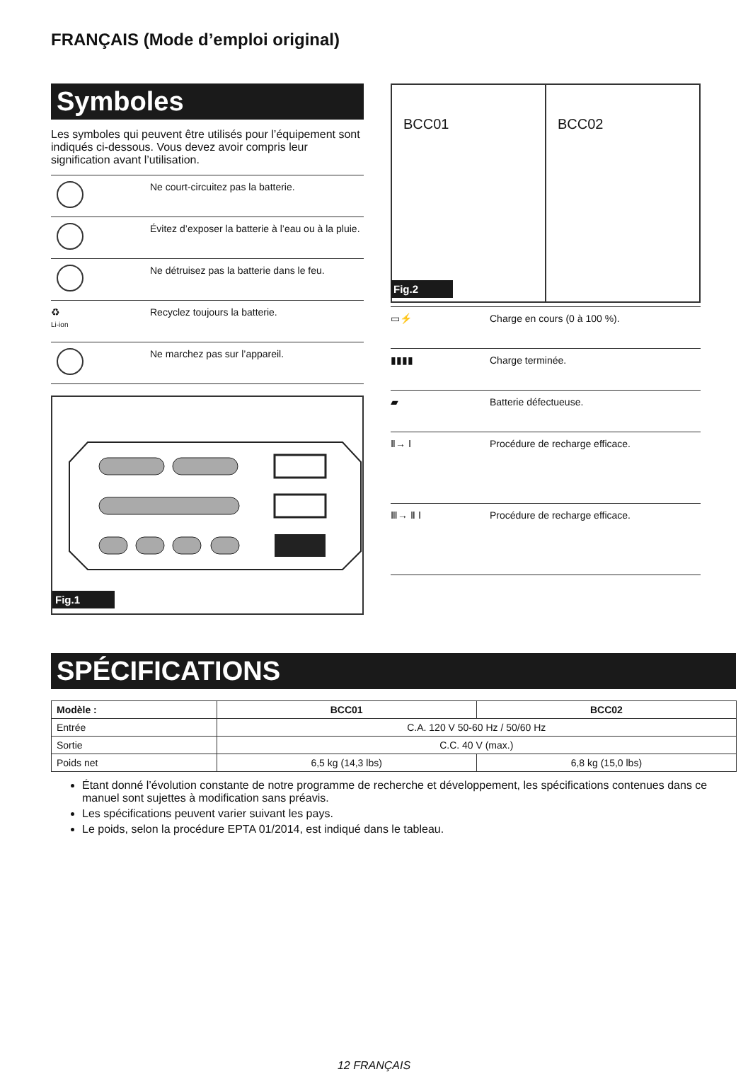FRANÇAIS (Mode d’emploi original)
Symboles
Les symboles qui peuvent être utilisés pour l’équipement sont indiqués ci-dessous. Vous devez avoir compris leur signification avant l’utilisation.
| | Ne court-circuitez pas la batterie. |
| | Évitez d’exposer la batterie à l’eau ou à la pluie. |
| | Ne détruisez pas la batterie dans le feu. |
| ♻ Li-ion | Recyclez toujours la batterie. |
| | Ne marchez pas sur l’appareil. |
Fig.1
BCC01 BCC02
Fig.2
| ▭⚡ | Charge en cours (0 à 100 %). |
| ▮▮▮▮ | Charge terminée. |
| ▰ | Batterie défectueuse. |
| Ⅱ→ Ⅰ | Procédure de recharge efficace. |
| Ⅲ→ Ⅱ Ⅰ | Procédure de recharge efficace. |
SPÉCIFICATIONS
| Modèle : | BCC01 | BCC02 |
| --- | --- | --- |
| Entrée | C.A. 120 V 50-60 Hz / 50/60 Hz | |
| Sortie | C.C. 40 V (max.) | |
| Poids net | 6,5 kg (14,3 lbs) | 6,8 kg (15,0 lbs) |
Étant donné l’évolution constante de notre programme de recherche et développement, les spécifications contenues dans ce manuel sont sujettes à modification sans préavis.
Les spécifications peuvent varier suivant les pays.
Le poids, selon la procédure EPTA 01/2014, est indiqué dans le tableau.
12 FRANÇAIS